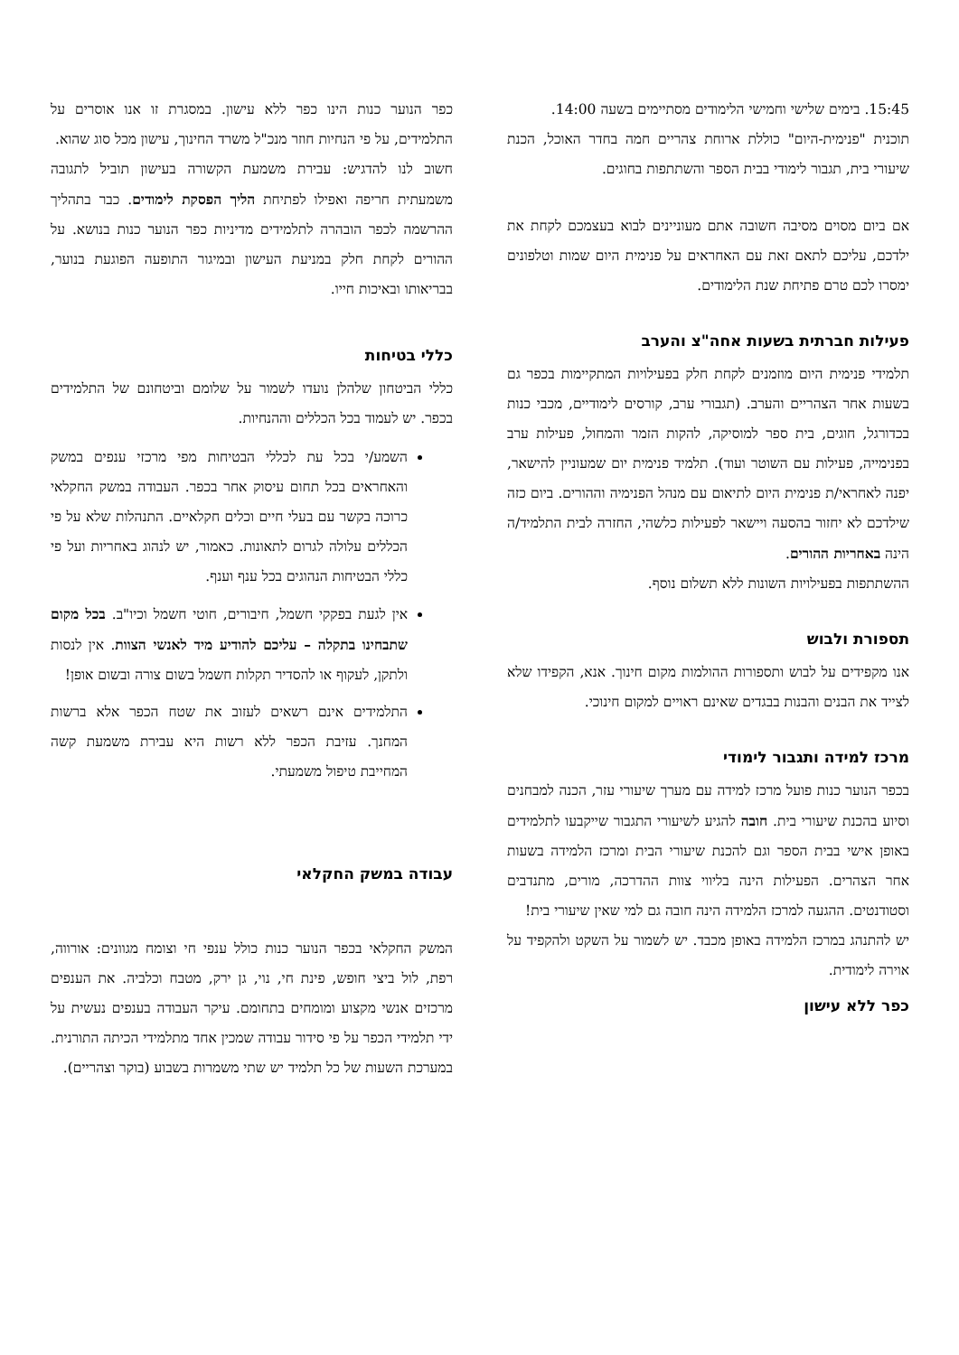15:45. בימים שלישי וחמישי הלימודים מסתיימים בשעה 14:00.
תוכנית "פנימית-היום" כוללת ארוחת צהריים חמה בחדר האוכל, הכנת שיעורי בית, תגבור לימודי בבית הספר והשתתפות בחוגים.
אם ביום מסוים מסיבה חשובה אתם מעוניינים לבוא בעצמכם לקחת את ילדכם, עליכם לתאם זאת עם האחראים על פנימית היום שמות וטלפונים ימסרו לכם טרם פתיחת שנת הלימודים.
פעילות חברתית בשעות אחה"צ והערב
תלמידי פנימית היום מוזמנים לקחת חלק בפעילויות המתקיימות בכפר גם בשעות אחר הצהריים והערב. (תגבורי ערב, קורסים לימודיים, מכבי כנות בכדורגל, חוגים, בית ספר למוסיקה, להקות הזמר והמחול, פעילות ערב בפנימייה, פעילות עם השוטר ועוד). תלמיד פנימית יום שמעוניין להישאר, יפנה לאחראי/ת פנימית היום לתיאום עם מנהל הפנימיה וההורים. ביום כזה שילדכם לא יחזור בהסעה ויישאר לפעילות כלשהי, החזרה לבית התלמיד/ה הינה באחריות ההורים.
ההשתתפות בפעילויות השונות ללא תשלום נוסף.
תספורת ולבוש
אנו מקפידים על לבוש ותספורות ההולמות מקום חינוך. אנא, הקפידו שלא לצייד את הבנים והבנות בבגדים שאינם ראויים למקום חינוכי.
מרכז למידה ותגבור לימודי
בכפר הנוער כנות פועל מרכז למידה עם מערך שיעורי עזר, הכנה למבחנים וסיוע בהכנת שיעורי בית. חובה להגיע לשיעורי התגבור שייקבעו לתלמידים באופן אישי בבית הספר וגם להכנת שיעורי הבית ומרכז הלמידה בשעות אחר הצהרים. הפעילות הינה בליווי צוות ההדרכה, מורים, מתנדבים וסטודנטים. ההגעה למרכז הלמידה הינה חובה גם למי שאין שיעורי בית!
יש להתנהג במרכז הלמידה באופן מכבד. יש לשמור על השקט ולהקפיד על אוירה לימודית.
כפר ללא עישון
כפר הנוער כנות הינו כפר ללא עישון. במסגרת זו אנו אוסרים על התלמידים, על פי הנחיות חוזר מנכ"ל משרד החינוך, עישון מכל סוג שהוא.
חשוב לנו להדגיש: עבירת משמעת הקשורה בעישון תוביל לתגובה משמעתית חריפה ואפילו לפתיחת הליך הפסקת לימודים. כבר בתהליך ההרשמה לכפר הובהרה לתלמידים מדיניות כפר הנוער כנות בנושא. על ההורים לקחת חלק במניעת העישון ובמיגור התופעה הפוגעת בנוער, בבריאותו ובאיכות חייו.
כללי בטיחות
כללי הביטחון שלהלן נועדו לשמור על שלומם וביטחונם של התלמידים בכפר. יש לעמוד בכל הכללים וההנחיות.
השמע/י בכל עת לכללי הבטיחות מפי מרכזי ענפים במשק והאחראים בכל תחום עיסוק אחר בכפר. העבודה במשק החקלאי כרוכה בקשר עם בעלי חיים וכלים חקלאיים. התנהלות שלא על פי הכללים עלולה לגרום לתאונות. כאמור, יש לנהוג באחריות ועל פי כללי הבטיחות הנהוגים בכל ענף וענף.
אין לגעת בפקקי חשמל, חיבורים, חוטי חשמל וכיו"ב. בכל מקום שתבחינו בתקלה – עליכם להודיע מיד לאנשי הצוות. אין לנסות ולתקן, לעקוף או להסדיר תקלות חשמל בשום צורה ובשום אופן!
התלמידים אינם רשאים לעזוב את שטח הכפר אלא ברשות המחנך. עזיבת הכפר ללא רשות היא עבירת משמעת קשה המחייבת טיפול משמעתי.
עבודה במשק החקלאי
המשק החקלאי בכפר הנוער כנות כולל ענפי חי וצומח מגוונים: אורווה, רפת, לול ביצי חופש, פינת חי, נוי, גן ירק, מטבח וכלביה. את הענפים מרכזים אנשי מקצוע ומומחים בתחומם. עיקר העבודה בענפים נעשית על ידי תלמידי הכפר על פי סידור עבודה שמכין אחד מתלמידי הכיתה התורנית. במערכת השעות של כל תלמיד יש שתי משמרות בשבוע (בוקר וצהריים).